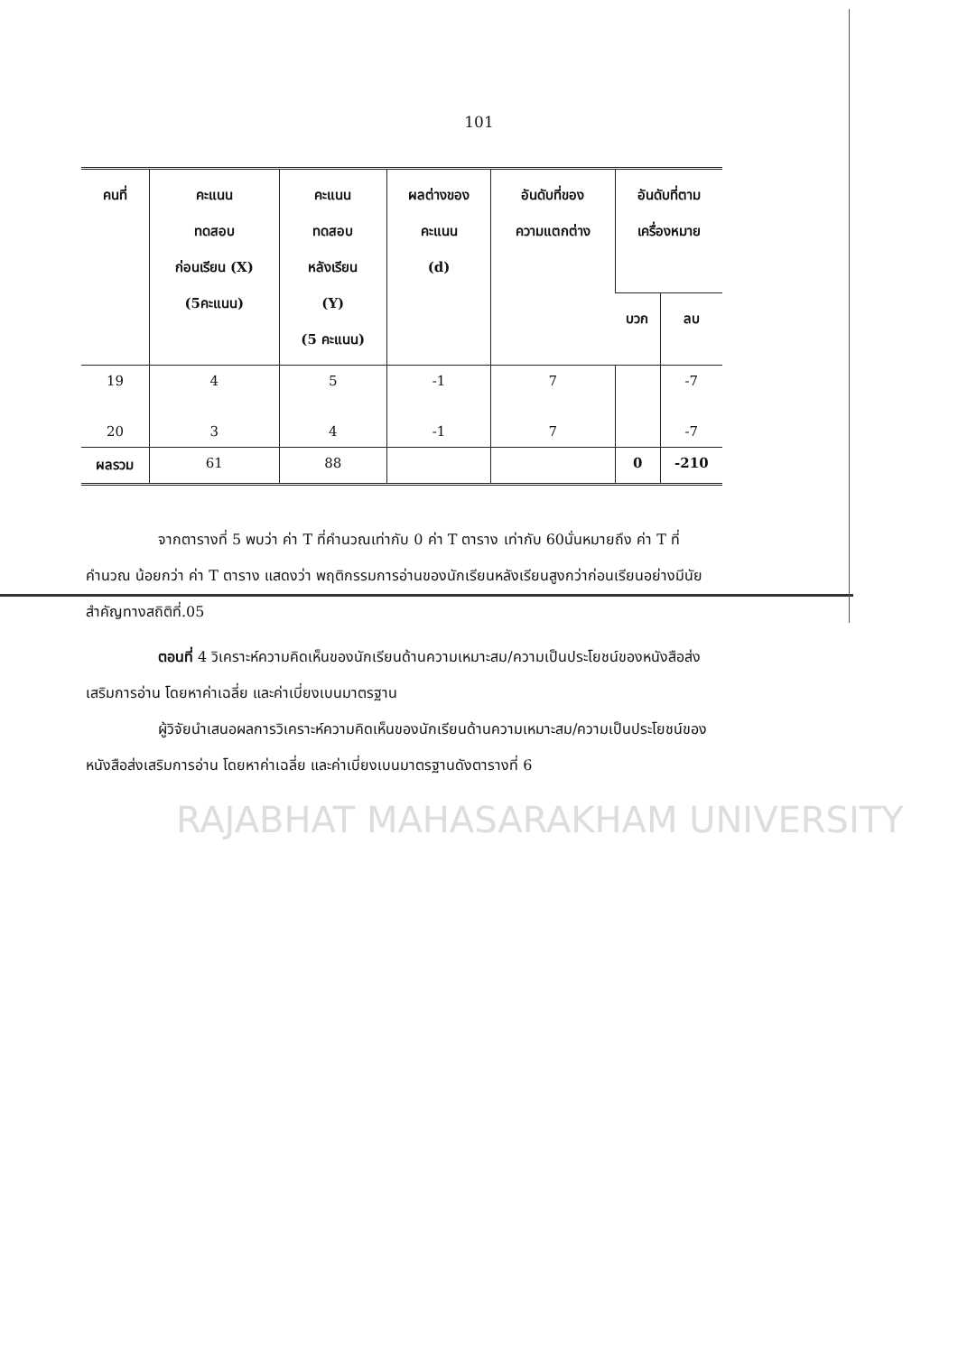101
| คนที่ | คะแนน ทดสอบ ก่อนเรียน (X) (5คะแนน) | คะแนน ทดสอบ หลังเรียน (Y) (5 คะแนน) | ผลต่างของ คะแนน (d) | อันดับที่ของ ความแตกต่าง | อันดับที่ตาม เครื่องหมาย | |
| --- | --- | --- | --- | --- | --- | --- |
| | | | | | บวก | ลบ |
| 19 | 4 | 5 | -1 | 7 | | -7 |
| 20 | 3 | 4 | -1 | 7 | | -7 |
| ผลรวม | 61 | 88 | | | 0 | -210 |
จากตารางที่ 5 พบว่า ค่า T ที่คำนวณเท่ากับ 0 ค่า T ตาราง เท่ากับ 60นั่นหมายถึง ค่า T ที่คำนวณ น้อยกว่า ค่า T ตาราง แสดงว่า พฤติกรรมการอ่านของนักเรียนหลังเรียนสูงกว่าก่อนเรียนอย่างมีนัยสำคัญทางสถิติที่.05
ตอนที่ 4 วิเคราะห์ความคิดเห็นของนักเรียนด้านความเหมาะสม/ความเป็นประโยชน์ของหนังสือส่งเสริมการอ่าน โดยหาค่าเฉลี่ย และค่าเบี่ยงเบนมาตรฐาน
ผู้วิจัยนำเสนอผลการวิเคราะห์ความคิดเห็นของนักเรียนด้านความเหมาะสม/ความเป็นประโยชน์ของหนังสือส่งเสริมการอ่าน โดยหาค่าเฉลี่ย และค่าเบี่ยงเบนมาตรฐานดังตารางที่ 6
RAJABHAT MAHASARAKHAM UNIVERSITY